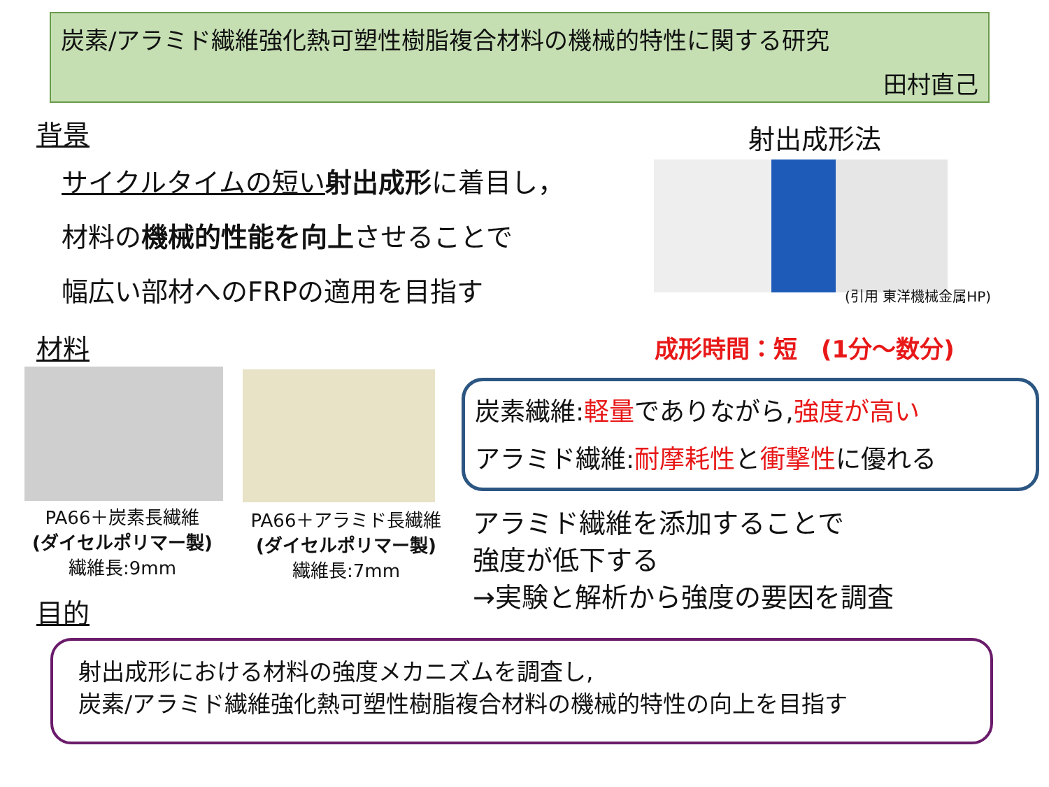炭素/アラミド繊維強化熱可塑性樹脂複合材料の機械的特性に関する研究
田村直己
背景
サイクルタイムの短い 射出成形に着目し，
材料の機械的性能を向上させることで
幅広い部材へのFRPの適用を目指す
射出成形法
(引用 東洋機械金属HP)
材料 成形時間：短　(1分～数分)
PA66＋炭素長繊維
(ダイセルポリマー製)
繊維長:9mm
PA66＋アラミド長繊維
(ダイセルポリマー製)
繊維長:7mm
炭素繊維:軽量でありながら,強度が高い
アラミド繊維:耐摩耗性と衝撃性に優れる
アラミド繊維を添加することで
強度が低下する
→実験と解析から強度の要因を調査
目的
射出成形における材料の強度メカニズムを調査し,
炭素/アラミド繊維強化熱可塑性樹脂複合材料の機械的特性の向上を目指す